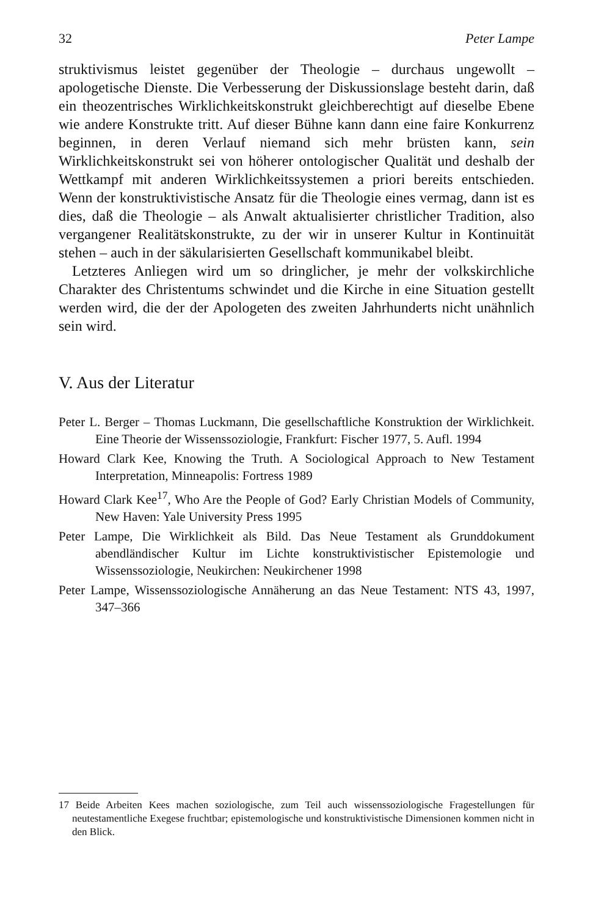32 Peter Lampe
struktivismus leistet gegenüber der Theologie – durchaus ungewollt – apologetische Dienste. Die Verbesserung der Diskussionslage besteht darin, daß ein theozentrisches Wirklichkeitskonstrukt gleichberechtigt auf dieselbe Ebene wie andere Konstrukte tritt. Auf dieser Bühne kann dann eine faire Konkurrenz beginnen, in deren Verlauf niemand sich mehr brüsten kann, sein Wirklichkeitskonstrukt sei von höherer ontologischer Qualität und deshalb der Wettkampf mit anderen Wirklichkeitssystemen a priori bereits entschieden. Wenn der konstruktivistische Ansatz für die Theologie eines vermag, dann ist es dies, daß die Theologie – als Anwalt aktualisierter christlicher Tradition, also vergangener Realitätskonstrukte, zu der wir in unserer Kultur in Kontinuität stehen – auch in der säkularisierten Gesellschaft kommunikabel bleibt.
Letzteres Anliegen wird um so dringlicher, je mehr der volkskirchliche Charakter des Christentums schwindet und die Kirche in eine Situation gestellt werden wird, die der der Apologeten des zweiten Jahrhunderts nicht unähnlich sein wird.
V. Aus der Literatur
Peter L. Berger – Thomas Luckmann, Die gesellschaftliche Konstruktion der Wirklichkeit. Eine Theorie der Wissenssoziologie, Frankfurt: Fischer 1977, 5. Aufl. 1994
Howard Clark Kee, Knowing the Truth. A Sociological Approach to New Testament Interpretation, Minneapolis: Fortress 1989
Howard Clark Kee<sup>17</sup>, Who Are the People of God? Early Christian Models of Community, New Haven: Yale University Press 1995
Peter Lampe, Die Wirklichkeit als Bild. Das Neue Testament als Grunddokument abendländischer Kultur im Lichte konstruktivistischer Epistemologie und Wissenssoziologie, Neukirchen: Neukirchener 1998
Peter Lampe, Wissenssoziologische Annäherung an das Neue Testament: NTS 43, 1997, 347–366
17 Beide Arbeiten Kees machen soziologische, zum Teil auch wissenssoziologische Fragestellungen für neutestamentliche Exegese fruchtbar; epistemologische und konstruktivistische Dimensionen kommen nicht in den Blick.